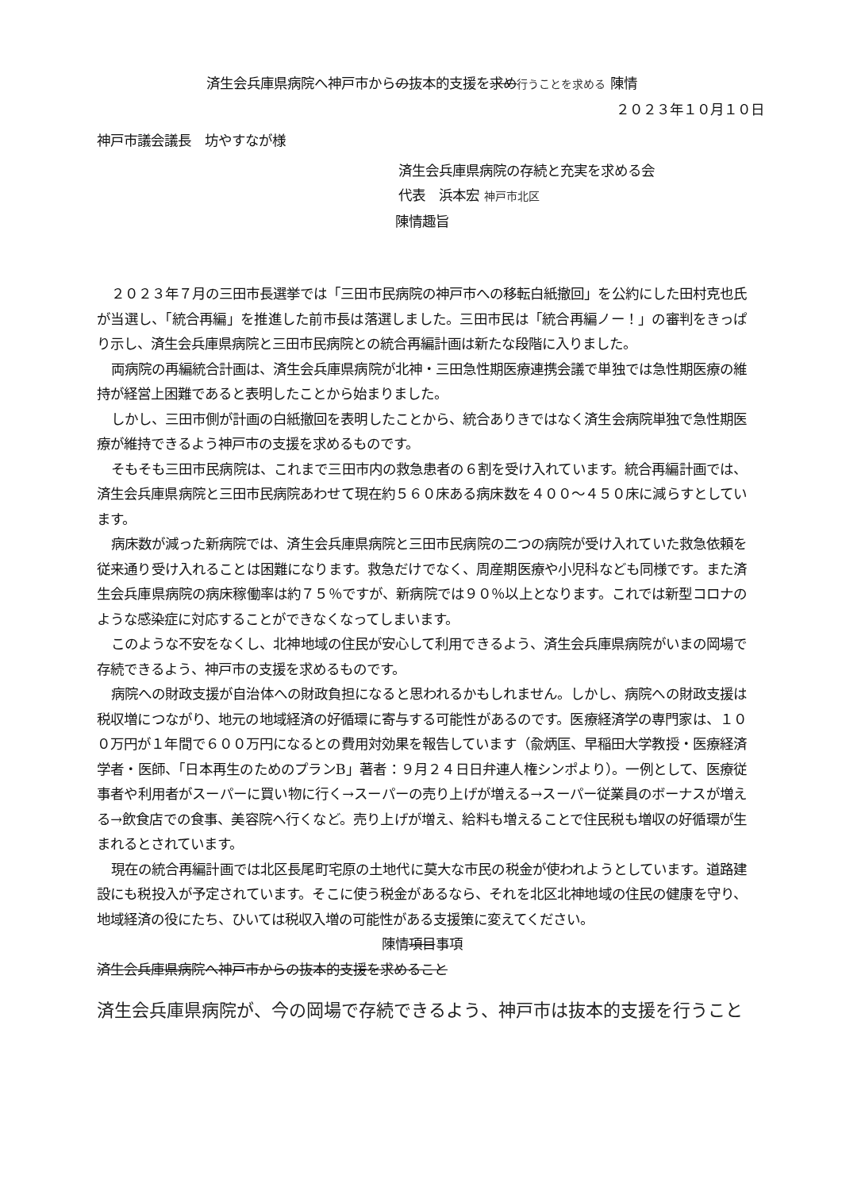済生会兵庫県病院へ神戸市からの抜本的支援を求め行うことを求める 陳情
２０２３年１０月１０日
神戸市議会議長　坊やすなが様
済生会兵庫県病院の存続と充実を求める会
代表　浜本宏 神戸市北区
陳情趣旨
２０２３年７月の三田市長選挙では「三田市民病院の神戸市への移転白紙撤回」を公約にした田村克也氏が当選し、「統合再編」を推進した前市長は落選しました。三田市民は「統合再編ノー！」の審判をきっぱり示し、済生会兵庫県病院と三田市民病院との統合再編計画は新たな段階に入りました。
両病院の再編統合計画は、済生会兵庫県病院が北神・三田急性期医療連携会議で単独では急性期医療の維持が経営上困難であると表明したことから始まりました。
しかし、三田市側が計画の白紙撤回を表明したことから、統合ありきではなく済生会病院単独で急性期医療が維持できるよう神戸市の支援を求めるものです。
そもそも三田市民病院は、これまで三田市内の救急患者の６割を受け入れています。統合再編計画では、済生会兵庫県病院と三田市民病院あわせて現在約５６０床ある病床数を４００～４５０床に減らすとしています。
病床数が減った新病院では、済生会兵庫県病院と三田市民病院の二つの病院が受け入れていた救急依頼を従来通り受け入れることは困難になります。救急だけでなく、周産期医療や小児科なども同様です。また済生会兵庫県病院の病床稼働率は約７５％ですが、新病院では９０％以上となります。これでは新型コロナのような感染症に対応することができなくなってしまいます。
このような不安をなくし、北神地域の住民が安心して利用できるよう、済生会兵庫県病院がいまの岡場で存続できるよう、神戸市の支援を求めるものです。
病院への財政支援が自治体への財政負担になると思われるかもしれません。しかし、病院への財政支援は税収増につながり、地元の地域経済の好循環に寄与する可能性があるのです。医療経済学の専門家は、１００万円が１年間で６００万円になるとの費用対効果を報告しています（兪炳匡、早稲田大学教授・医療経済学者・医師、「日本再生のためのプランB」著者：９月２４日日弁連人権シンポより）。一例として、医療従事者や利用者がスーパーに買い物に行く→スーパーの売り上げが増える→スーパー従業員のボーナスが増える→飲食店での食事、美容院へ行くなど。売り上げが増え、給料も増えることで住民税も増収の好循環が生まれるとされています。
現在の統合再編計画では北区長尾町宅原の土地代に莫大な市民の税金が使われようとしています。道路建設にも税投入が予定されています。そこに使う税金があるなら、それを北区北神地域の住民の健康を守り、地域経済の役にたち、ひいては税収入増の可能性がある支援策に変えてください。
陳情項目事項
済生会兵庫県病院へ神戸市からの抜本的支援を求めること
済生会兵庫県病院が、今の岡場で存続できるよう、神戸市は抜本的支援を行うこと